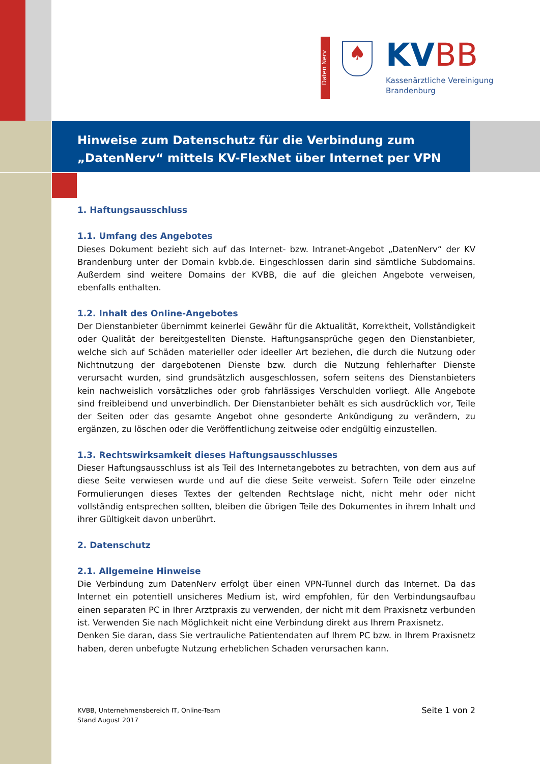Daten Nerv
♠ KV BB
Kassenärztliche Vereinigung
Brandenburg
Hinweise zum Datenschutz für die Verbindung zum „DatenNerv“ mittels KV-FlexNet über Internet per VPN
1. Haftungsausschluss
1.1. Umfang des Angebotes
Dieses Dokument bezieht sich auf das Internet- bzw. Intranet-Angebot „DatenNerv“ der KV Brandenburg unter der Domain kvbb.de. Eingeschlossen darin sind sämtliche Subdomains. Außerdem sind weitere Domains der KVBB, die auf die gleichen Angebote verweisen, ebenfalls enthalten.
1.2. Inhalt des Online-Angebotes
Der Dienstanbieter übernimmt keinerlei Gewähr für die Aktualität, Korrektheit, Vollständigkeit oder Qualität der bereitgestellten Dienste. Haftungsansprüche gegen den Dienstanbieter, welche sich auf Schäden materieller oder ideeller Art beziehen, die durch die Nutzung oder Nichtnutzung der dargebotenen Dienste bzw. durch die Nutzung fehlerhafter Dienste verursacht wurden, sind grundsätzlich ausgeschlossen, sofern seitens des Dienstanbieters kein nachweislich vorsätzliches oder grob fahrlässiges Verschulden vorliegt. Alle Angebote sind freibleibend und unverbindlich. Der Dienstanbieter behält es sich ausdrücklich vor, Teile der Seiten oder das gesamte Angebot ohne gesonderte Ankündigung zu verändern, zu ergänzen, zu löschen oder die Veröffentlichung zeitweise oder endgültig einzustellen.
1.3. Rechtswirksamkeit dieses Haftungsausschlusses
Dieser Haftungsausschluss ist als Teil des Internetangebotes zu betrachten, von dem aus auf diese Seite verwiesen wurde und auf die diese Seite verweist. Sofern Teile oder einzelne Formulierungen dieses Textes der geltenden Rechtslage nicht, nicht mehr oder nicht vollständig entsprechen sollten, bleiben die übrigen Teile des Dokumentes in ihrem Inhalt und ihrer Gültigkeit davon unberührt.
2. Datenschutz
2.1. Allgemeine Hinweise
Die Verbindung zum DatenNerv erfolgt über einen VPN-Tunnel durch das Internet. Da das Internet ein potentiell unsicheres Medium ist, wird empfohlen, für den Verbindungsaufbau einen separaten PC in Ihrer Arztpraxis zu verwenden, der nicht mit dem Praxisnetz verbunden ist. Verwenden Sie nach Möglichkeit nicht eine Verbindung direkt aus Ihrem Praxisnetz.
Denken Sie daran, dass Sie vertrauliche Patientendaten auf Ihrem PC bzw. in Ihrem Praxisnetz haben, deren unbefugte Nutzung erheblichen Schaden verursachen kann.
KVBB, Unternehmensbereich IT, Online-Team
Stand August 2017
Seite 1 von 2